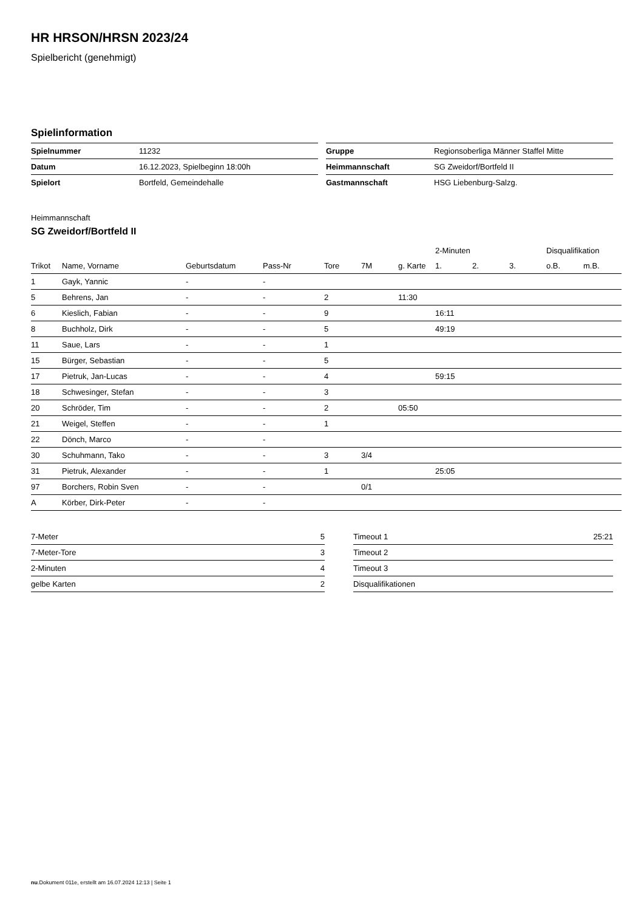HR HRSON/HRSN 2023/24
Spielbericht (genehmigt)
Spielinformation
| Spielnummer | 11232 |
| Datum | 16.12.2023, Spielbeginn 18:00h |
| Spielort | Bortfeld, Gemeindehalle |
| Gruppe | Regionsoberliga Männer Staffel Mitte |
| Heimmannschaft | SG Zweidorf/Bortfeld II |
| Gastmannschaft | HSG Liebenburg-Salzg. |
Heimmannschaft
SG Zweidorf/Bortfeld II
| | | | | | | | 2-Minuten | | | Disqualifikation | |
| --- | --- | --- | --- | --- | --- | --- | --- | --- | --- | --- | --- |
| Trikot | Name, Vorname | Geburtsdatum | Pass-Nr | Tore | 7M | g. Karte | 1. | 2. | 3. | o.B. | m.B. |
| 1 | Gayk, Yannic | - | - | | | | | | | | |
| 5 | Behrens, Jan | - | - | 2 | | 11:30 | | | | | |
| 6 | Kieslich, Fabian | - | - | 9 | | | 16:11 | | | | |
| 8 | Buchholz, Dirk | - | - | 5 | | | 49:19 | | | | |
| 11 | Saue, Lars | - | - | 1 | | | | | | | |
| 15 | Bürger, Sebastian | - | - | 5 | | | | | | | |
| 17 | Pietruk, Jan-Lucas | - | - | 4 | | | 59:15 | | | | |
| 18 | Schwesinger, Stefan | - | - | 3 | | | | | | | |
| 20 | Schröder, Tim | - | - | 2 | | 05:50 | | | | | |
| 21 | Weigel, Steffen | - | - | 1 | | | | | | | |
| 22 | Dönch, Marco | - | - | | | | | | | | |
| 30 | Schuhmann, Tako | - | - | 3 | 3/4 | | | | | | |
| 31 | Pietruk, Alexander | - | - | 1 | | | 25:05 | | | | |
| 97 | Borchers, Robin Sven | - | - | | 0/1 | | | | | | |
| A | Körber, Dirk-Peter | - | - | | | | | | | | |
| 7-Meter | 5 |
| 7-Meter-Tore | 3 |
| 2-Minuten | 4 |
| gelbe Karten | 2 |
| Timeout 1 | 25:21 |
| Timeout 2 | |
| Timeout 3 | |
| Disqualifikationen | |
nu.Dokument 011e, erstellt am 16.07.2024 12:13 | Seite 1